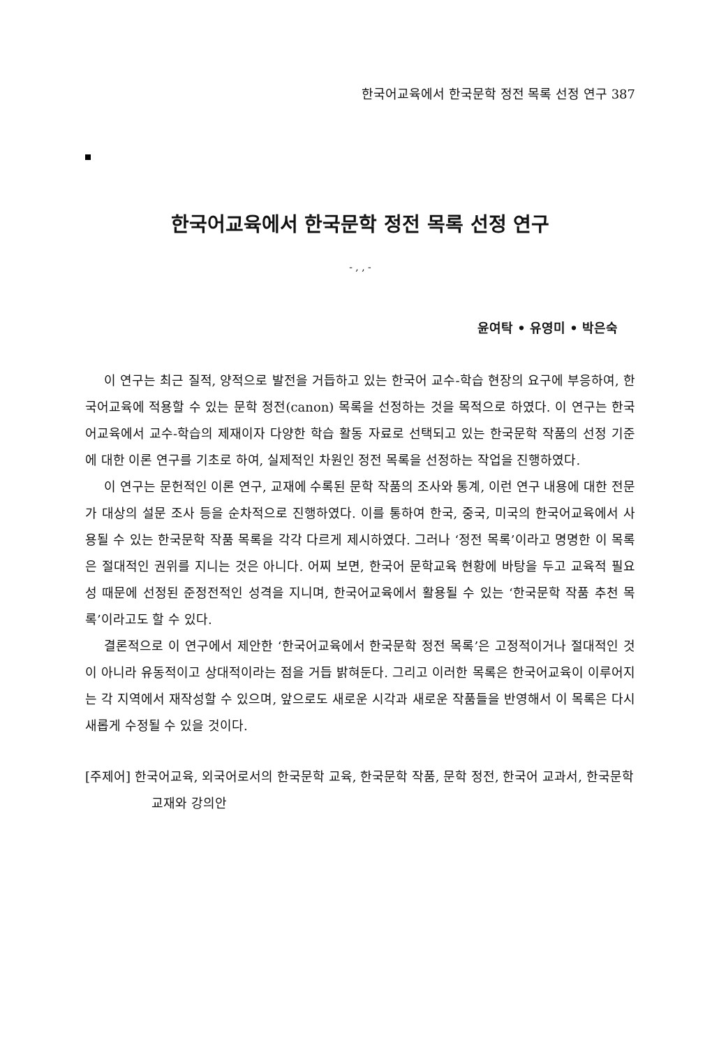한국어교육에서 한국문학 정전 목록 선정 연구 387
한국어교육에서 한국문학 정전 목록 선정 연구
- , , -
윤여탁 • 유영미 • 박은숙
이 연구는 최근 질적, 양적으로 발전을 거듭하고 있는 한국어 교수-학습 현장의 요구에 부응하여, 한국어교육에 적용할 수 있는 문학 정전(canon) 목록을 선정하는 것을 목적으로 하였다. 이 연구는 한국어교육에서 교수-학습의 제재이자 다양한 학습 활동 자료로 선택되고 있는 한국문학 작품의 선정 기준에 대한 이론 연구를 기초로 하여, 실제적인 차원인 정전 목록을 선정하는 작업을 진행하였다.
이 연구는 문헌적인 이론 연구, 교재에 수록된 문학 작품의 조사와 통계, 이런 연구 내용에 대한 전문가 대상의 설문 조사 등을 순차적으로 진행하였다. 이를 통하여 한국, 중국, 미국의 한국어교육에서 사용될 수 있는 한국문학 작품 목록을 각각 다르게 제시하였다. 그러나 ‘정전 목록’이라고 명명한 이 목록은 절대적인 권위를 지니는 것은 아니다. 어찌 보면, 한국어 문학교육 현황에 바탕을 두고 교육적 필요성 때문에 선정된 준정전적인 성격을 지니며, 한국어교육에서 활용될 수 있는 ‘한국문학 작품 추천 목록’이라고도 할 수 있다.
결론적으로 이 연구에서 제안한 ‘한국어교육에서 한국문학 정전 목록’은 고정적이거나 절대적인 것이 아니라 유동적이고 상대적이라는 점을 거듭 밝혀둔다. 그리고 이러한 목록은 한국어교육이 이루어지는 각 지역에서 재작성할 수 있으며, 앞으로도 새로운 시각과 새로운 작품들을 반영해서 이 목록은 다시 새롭게 수정될 수 있을 것이다.
[주제어] 한국어교육, 외국어로서의 한국문학 교육, 한국문학 작품, 문학 정전, 한국어 교과서, 한국문학 교재와 강의안